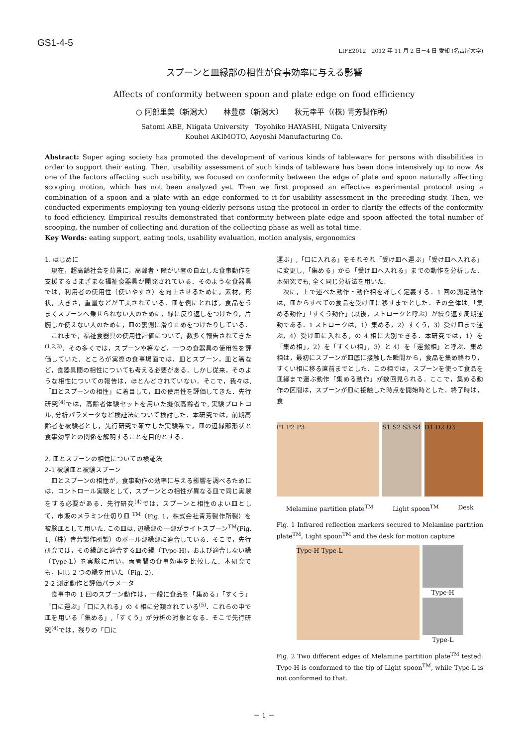GS1-4-5
LIFE2012　2012 年 11 月 2 日－4 日 愛知 (名古屋大学)
スプーンと皿縁部の相性が食事効率に与える影響
Affects of conformity between spoon and plate edge on food efficiency
○ 阿部里美（新潟大）　　林豊彦（新潟大）　　秋元幸平（(株) 青芳製作所）
Satomi ABE, Niigata University　Toyohiko HAYASHI, Niigata University
Kouhei AKIMOTO, Aoyoshi Manufacturing Co.
Abstract: Super aging society has promoted the development of various kinds of tableware for persons with disabilities in order to support their eating. Then, usability assessment of such kinds of tableware has been done intensively up to now. As one of the factors affecting such usability, we focused on conformity between the edge of plate and spoon naturally affecting scooping motion, which has not been analyzed yet. Then we first proposed an effective experimental protocol using a combination of a spoon and a plate with an edge conformed to it for usability assessment in the preceding study. Then, we conducted experiments employing ten young-elderly persons using the protocol in order to clarify the effects of the conformity to food efficiency. Empirical results demonstrated that conformity between plate edge and spoon affected the total number of scooping, the number of collecting and duration of the collecting phase as well as total time.
Key Words: eating support, eating tools, usability evaluation, motion analysis, ergonomics
1. はじめに
　現在，超高齢社会を背景に，高齢者・障がい者の自立した食事動作を支援するさまざまな福祉食器具が開発されている．そのような食器具では，利用者の使用性（使いやすさ）を向上させるために，素材，形状，大きさ，重量などが工夫されている．皿を例にとれば，食品をうまくスプーンへ乗せられない人のために，縁に反り返しをつけたり，片腕しか使えない人のために，皿の裏側に滑り止めをつけたりしている．
　これまで，福祉食器具の使用性評価について，数多く報告されてきた<sup>(1,2,3)</sup>．その多くでは，スプーンや箸など，一つの食器具の使用性を評価していた．ところが実際の食事場面では，皿とスプーン，皿と箸など，食器具間の相性についても考える必要がある．しかし従来，そのような相性についての報告は，ほとんどされていない．そこで，我々は,「皿とスプーンの相性」に着目して，皿の使用性を評価してきた．先行研究<sup>(4)</sup>では，高齢者体験セットを用いた擬似高齢者で, 実験プロトコル, 分析パラメータなど検証法について検討した．本研究では，前期高齢者を被験者とし，先行研究で確立した実験系で，皿の辺縁部形状と食事効率との関係を解明することを目的とする．
2. 皿とスプーンの相性についての検証法
2-1 被験皿と被験スプーン
　皿とスプーンの相性が，食事動作の効率に与える影響を調べるためには，コントロール実験として，スプーンとの相性が異なる皿で同じ実験をする必要がある．先行研究<sup>(4)</sup>では，スプーンと相性のよい皿として，市販のメラミン仕切り皿 <sup>TM</sup>（Fig. 1，株式会社青芳製作所製）を被験皿として用いた. この皿は, 辺縁部の一部がライトスプーン<sup>TM</sup>(Fig. 1,（株）青芳製作所製）のボール部縁部に適合している．そこで，先行研究では，その縁部と適合する皿の縁（Type-H)，および適合しない縁（Type-L）を実験に用い，両者間の食事効率を比較した．本研究でも，同じ 2 つの縁を用いた（Fig. 2)．
2-2 測定動作と評価パラメータ
　食事中の 1 回のスプーン動作は，一般に食品を「集める」「すくう」「口に運ぶ」「口に入れる」の 4 相に分類されている<sup>(5)</sup>．これらの中で皿を用いる「集める」,「すくう」が分析の対象となる．そこで先行研究<sup>(4)</sup>では，残りの「口に
運ぶ」,「口に入れる」をそれぞれ「受け皿へ運ぶ」「受け皿へ入れる」に変更し,「集める」から「受け皿へ入れる」までの動作を分析した．本研究でも, 全く同じ分析法を用いた.
　次に，上で述べた動作・動作相を詳しく定義する．1 回の測定動作は，皿からすべての食品を受け皿に移すまでとした．その全体は,「集める動作」「すくう動作」(以後，ストロークと呼ぶ）が繰り返す周期運動である．1 ストロークは，1）集める，2）すくう，3）受け皿まで運ぶ，4）受け皿に入れる，の 4 相に大別できる．本研究では，1）を「集め相」，2）を「すくい相」，3）と 4）を「運搬相」と呼ぶ．集め相は，最初にスプーンが皿底に接触した瞬間から，食品を集め終わり，すくい相に移る直前までとした．この相では，スプーンを使って食品を皿縁まで運ぶ動作「集める動作」が数回見られる．ここで，集める動作の区間は，スプーンが皿に接触した時点を開始時とした．終了時は，食
P1 P2 P3 S1 S2 S3 S4 D1 D2 D3
Melamine partition plate<sup>TM</sup> Light spoon<sup>TM</sup> Desk
Fig. 1 Infrared reflection markers secured to Melamine partition plate<sup>TM</sup>, Light spoon<sup>TM</sup> and the desk for motion capture
Type-H Type-L
Type-H
Type-L
Fig. 2 Two different edges of Melamine partition plate<sup>TM</sup> tested: Type-H is conformed to the tip of Light spoon<sup>TM</sup>, while Type-L is not conformed to that.
－ 1 －